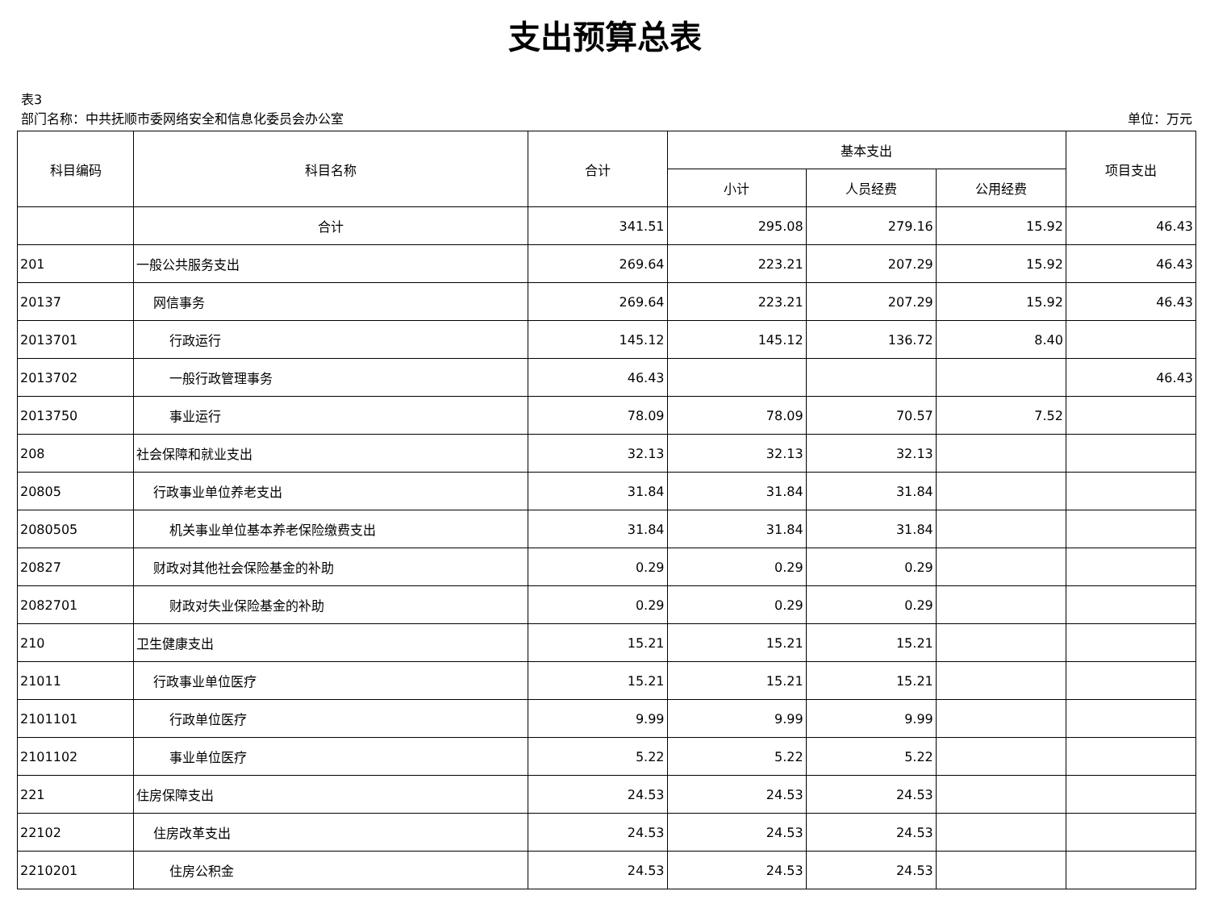支出预算总表
表3
部门名称：中共抚顺市委网络安全和信息化委员会办公室 单位：万元
| 科目编码 | 科目名称 | 合计 | 基本支出 | | | 项目支出 |
| --- | --- | --- | --- | --- | --- | --- |
| | | | 小计 | 人员经费 | 公用经费 | |
| | 合计 | 341.51 | 295.08 | 279.16 | 15.92 | 46.43 |
| 201 | 一般公共服务支出 | 269.64 | 223.21 | 207.29 | 15.92 | 46.43 |
| 20137 | 网信事务 | 269.64 | 223.21 | 207.29 | 15.92 | 46.43 |
| 2013701 | 行政运行 | 145.12 | 145.12 | 136.72 | 8.40 | |
| 2013702 | 一般行政管理事务 | 46.43 | | | | 46.43 |
| 2013750 | 事业运行 | 78.09 | 78.09 | 70.57 | 7.52 | |
| 208 | 社会保障和就业支出 | 32.13 | 32.13 | 32.13 | | |
| 20805 | 行政事业单位养老支出 | 31.84 | 31.84 | 31.84 | | |
| 2080505 | 机关事业单位基本养老保险缴费支出 | 31.84 | 31.84 | 31.84 | | |
| 20827 | 财政对其他社会保险基金的补助 | 0.29 | 0.29 | 0.29 | | |
| 2082701 | 财政对失业保险基金的补助 | 0.29 | 0.29 | 0.29 | | |
| 210 | 卫生健康支出 | 15.21 | 15.21 | 15.21 | | |
| 21011 | 行政事业单位医疗 | 15.21 | 15.21 | 15.21 | | |
| 2101101 | 行政单位医疗 | 9.99 | 9.99 | 9.99 | | |
| 2101102 | 事业单位医疗 | 5.22 | 5.22 | 5.22 | | |
| 221 | 住房保障支出 | 24.53 | 24.53 | 24.53 | | |
| 22102 | 住房改革支出 | 24.53 | 24.53 | 24.53 | | |
| 2210201 | 住房公积金 | 24.53 | 24.53 | 24.53 | | |